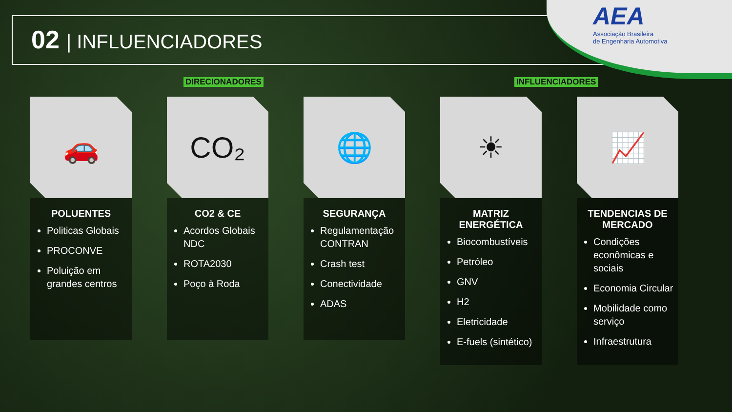02 | INFLUENCIADORES
AEA
Associação Brasileira
de Engenharia Automotiva
DIRECIONADORES INFLUENCIADORES
🚗
POLUENTES
Politicas Globais
PROCONVE
Poluição em grandes centros
CO₂
CO2 & CE
Acordos Globais NDC
ROTA2030
Poço à Roda
🌐
SEGURANÇA
Regulamentação CONTRAN
Crash test
Conectividade
ADAS
☀
MATRIZ ENERGÉTICA
Biocombustíveis
Petróleo
GNV
H2
Eletricidade
E-fuels (sintético)
📈
TENDENCIAS DE MERCADO
Condições econômicas e sociais
Economia Circular
Mobilidade como serviço
Infraestrutura